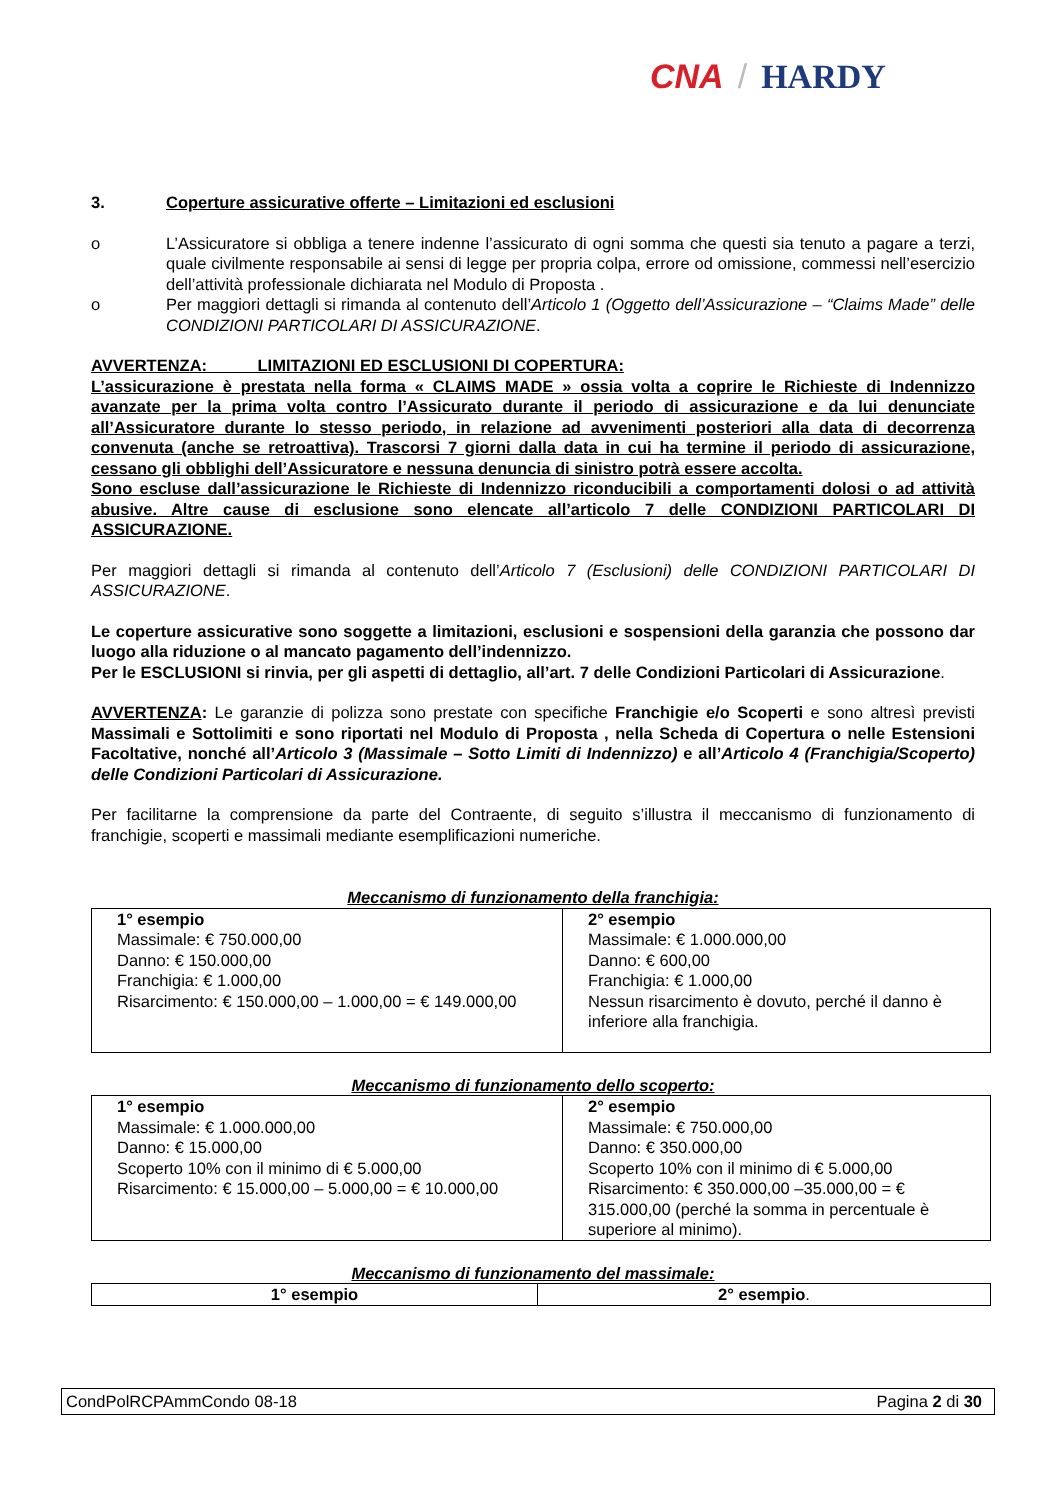CNA / HARDY
3. Coperture assicurative offerte – Limitazioni ed esclusioni
o L’Assicuratore si obbliga a tenere indenne l’assicurato di ogni somma che questi sia tenuto a pagare a terzi, quale civilmente responsabile ai sensi di legge per propria colpa, errore od omissione, commessi nell’esercizio dell’attività professionale dichiarata nel Modulo di Proposta .
o Per maggiori dettagli si rimanda al contenuto dell’Articolo 1 (Oggetto dell’Assicurazione – “Claims Made” delle CONDIZIONI PARTICOLARI DI ASSICURAZIONE.
AVVERTENZA: LIMITAZIONI ED ESCLUSIONI DI COPERTURA:
L’assicurazione è prestata nella forma « CLAIMS MADE » ossia volta a coprire le Richieste di Indennizzo avanzate per la prima volta contro l’Assicurato durante il periodo di assicurazione e da lui denunciate all’Assicuratore durante lo stesso periodo, in relazione ad avvenimenti posteriori alla data di decorrenza convenuta (anche se retroattiva). Trascorsi 7 giorni dalla data in cui ha termine il periodo di assicurazione, cessano gli obblighi dell’Assicuratore e nessuna denuncia di sinistro potrà essere accolta.
Sono escluse dall’assicurazione le Richieste di Indennizzo riconducibili a comportamenti dolosi o ad attività abusive. Altre cause di esclusione sono elencate all’articolo 7 delle CONDIZIONI PARTICOLARI DI ASSICURAZIONE.
Per maggiori dettagli si rimanda al contenuto dell’Articolo 7 (Esclusioni) delle CONDIZIONI PARTICOLARI DI ASSICURAZIONE.
Le coperture assicurative sono soggette a limitazioni, esclusioni e sospensioni della garanzia che possono dar luogo alla riduzione o al mancato pagamento dell’indennizzo.
Per le ESCLUSIONI si rinvia, per gli aspetti di dettaglio, all’art. 7 delle Condizioni Particolari di Assicurazione.
AVVERTENZA: Le garanzie di polizza sono prestate con specifiche Franchigie e/o Scoperti e sono altresì previsti Massimali e Sottolimiti e sono riportati nel Modulo di Proposta , nella Scheda di Copertura o nelle Estensioni Facoltative, nonché all’Articolo 3 (Massimale – Sotto Limiti di Indennizzo) e all’Articolo 4 (Franchigia/Scoperto) delle Condizioni Particolari di Assicurazione.
Per facilitarne la comprensione da parte del Contraente, di seguito s’illustra il meccanismo di funzionamento di franchigie, scoperti e massimali mediante esemplificazioni numeriche.
Meccanismo di funzionamento della franchigia:
| 1° esempio Massimale: € 750.000,00 Danno: € 150.000,00 Franchigia: € 1.000,00 Risarcimento: € 150.000,00 – 1.000,00 = € 149.000,00 | 2° esempio Massimale: € 1.000.000,00 Danno: € 600,00 Franchigia: € 1.000,00 Nessun risarcimento è dovuto, perché il danno è inferiore alla franchigia. |
Meccanismo di funzionamento dello scoperto:
| 1° esempio Massimale: € 1.000.000,00 Danno: € 15.000,00 Scoperto 10% con il minimo di € 5.000,00 Risarcimento: € 15.000,00 – 5.000,00 = € 10.000,00 | 2° esempio Massimale: € 750.000,00 Danno: € 350.000,00 Scoperto 10% con il minimo di € 5.000,00 Risarcimento: € 350.000,00 –35.000,00 = € 315.000,00 (perché la somma in percentuale è superiore al minimo). |
Meccanismo di funzionamento del massimale:
| 1° esempio | 2° esempio . |
CondPolRCPAmmCondo 08-18 Pagina 2 di 30